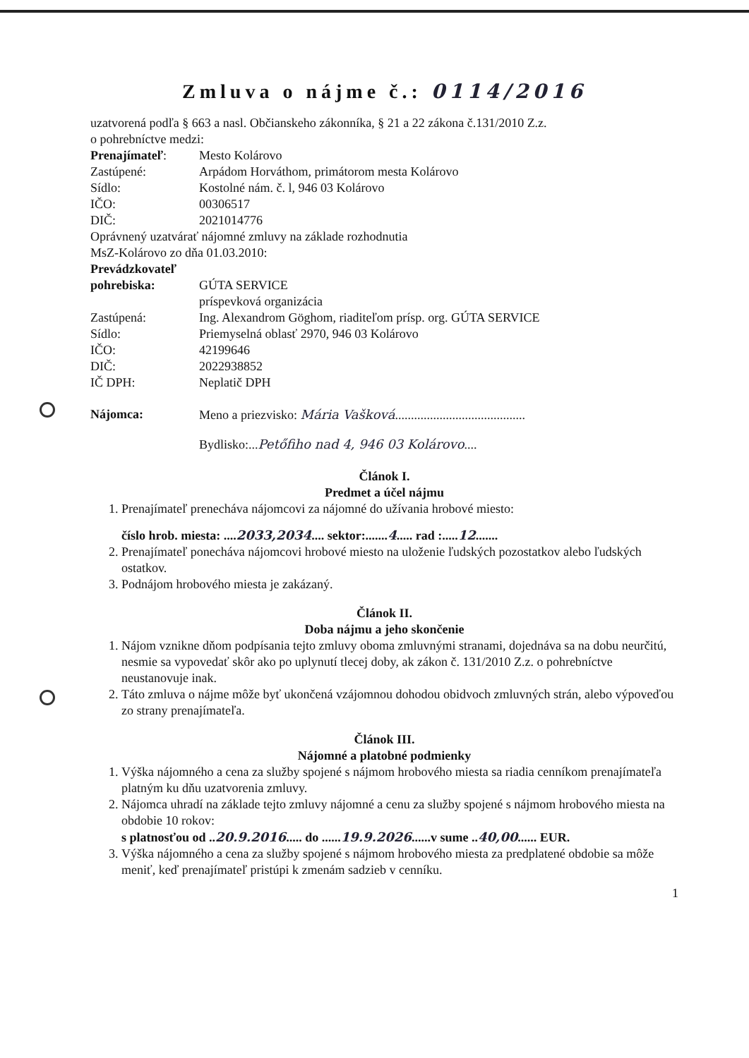Zmluva o nájme č.: 0114/2016
uzatvorená podľa § 663 a nasl. Občianskeho zákonníka, § 21 a 22 zákona č.131/2010 Z.z.
o pohrebníctve medzi:
Prenajímateľ: Mesto Kolárovo
Zastúpené: Arpádom Horváthom, primátorom mesta Kolárovo
Sídlo: Kostolné nám. č. l, 946 03 Kolárovo
IČO: 00306517
DIČ: 2021014776
Oprávnený uzatvárať nájomné zmluvy na základe rozhodnutia
MsZ-Kolárovo zo dňa 01.03.2010:
Prevádzkovateľ
pohrebiska: GÚTA SERVICE
príspevková organizácia
Zastúpená: Ing. Alexandrom Göghom, riaditeľom prísp. org. GÚTA SERVICE
Sídlo: Priemyselná oblasť 2970, 946 03 Kolárovo
IČO: 42199646
DIČ: 2022938852
IČ DPH: Neplatič DPH
Nájomca: Meno a priezvisko: Mária Vašková.........................................
Bydlisko:...Petőfiho nad 4, 946 03 Kolárovo....
Článok I.
Predmet a účel nájmu
1. Prenajímateľ prenecháva nájomcovi za nájomné do užívania hrobové miesto:
číslo hrob. miesta: ....2033,2034.... sektor:.......4..... rad :.....12.......
2. Prenajímateľ ponecháva nájomcovi hrobové miesto na uloženie ľudských pozostatkov alebo ľudských ostatkov.
3. Podnájom hrobového miesta je zakázaný.
Článok II.
Doba nájmu a jeho skončenie
1. Nájom vznikne dňom podpísania tejto zmluvy oboma zmluvnými stranami, dojednáva sa na dobu neurčitú, nesmie sa vypovedať skôr ako po uplynutí tlecej doby, ak zákon č. 131/2010 Z.z. o pohrebníctve neustanovuje inak.
2. Táto zmluva o nájme môže byť ukončená vzájomnou dohodou obidvoch zmluvných strán, alebo výpoveďou zo strany prenajímateľa.
Článok III.
Nájomné a platobné podmienky
1. Výška nájomného a cena za služby spojené s nájmom hrobového miesta sa riadia cenníkom prenajímateľa platným ku dňu uzatvorenia zmluvy.
2. Nájomca uhradí na základe tejto zmluvy nájomné a cenu za služby spojené s nájmom hrobového miesta na obdobie 10 rokov:
s platnosťou od ..20.9.2016..... do ......19.9.2026......v sume ..40,00...... EUR.
3. Výška nájomného a cena za služby spojené s nájmom hrobového miesta za predplatené obdobie sa môže meniť, keď prenajímateľ pristúpi k zmenám sadzieb v cenníku.
1